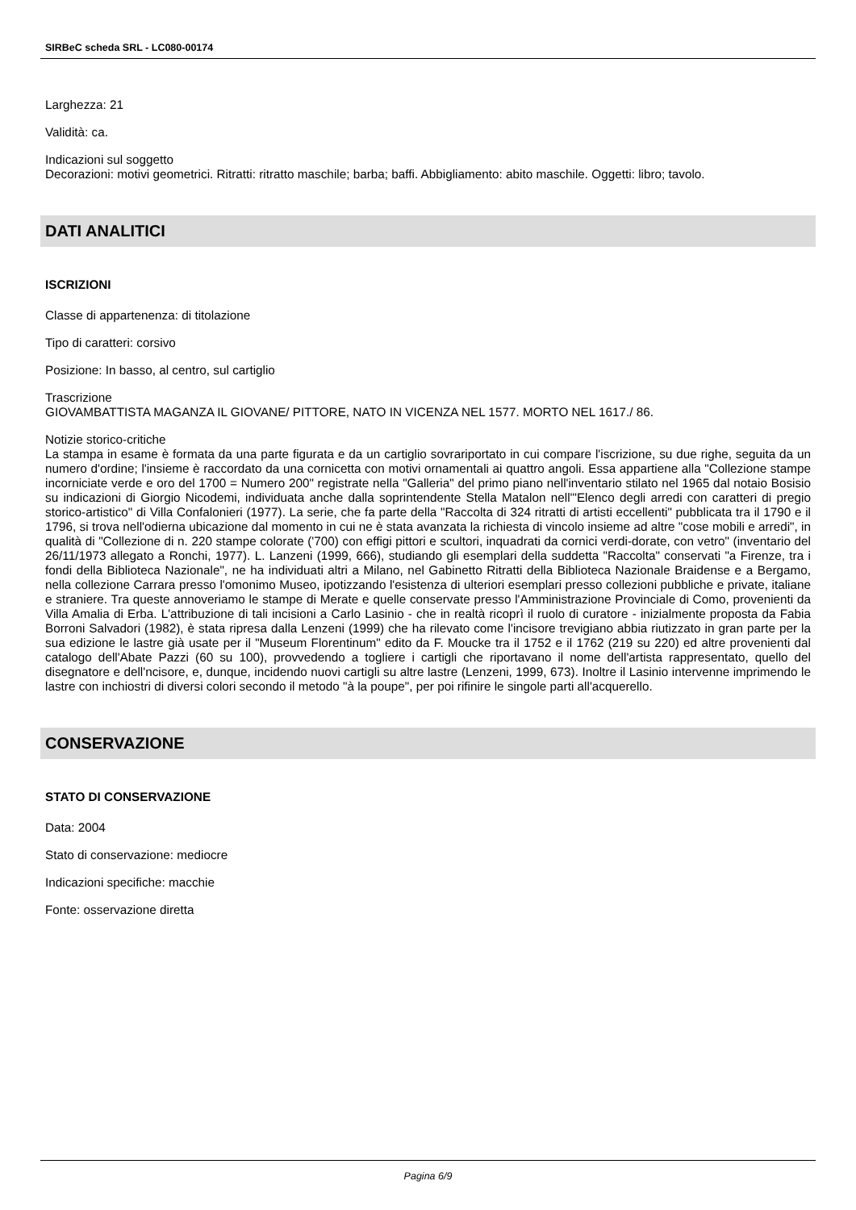SIRBeC scheda SRL - LC080-00174
Larghezza: 21
Validità: ca.
Indicazioni sul soggetto
Decorazioni: motivi geometrici. Ritratti: ritratto maschile; barba; baffi. Abbigliamento: abito maschile. Oggetti: libro; tavolo.
DATI ANALITICI
ISCRIZIONI
Classe di appartenenza: di titolazione
Tipo di caratteri: corsivo
Posizione: In basso, al centro, sul cartiglio
Trascrizione
GIOVAMBATTISTA MAGANZA IL GIOVANE/ PITTORE, NATO IN VICENZA NEL 1577. MORTO NEL 1617./ 86.
Notizie storico-critiche
La stampa in esame è formata da una parte figurata e da un cartiglio sovrariportato in cui compare l'iscrizione, su due righe, seguita da un numero d'ordine; l'insieme è raccordato da una cornicetta con motivi ornamentali ai quattro angoli. Essa appartiene alla "Collezione stampe incorniciate verde e oro del 1700 = Numero 200" registrate nella "Galleria" del primo piano nell'inventario stilato nel 1965 dal notaio Bosisio su indicazioni di Giorgio Nicodemi, individuata anche dalla soprintendente Stella Matalon nell'"Elenco degli arredi con caratteri di pregio storico-artistico" di Villa Confalonieri (1977). La serie, che fa parte della "Raccolta di 324 ritratti di artisti eccellenti" pubblicata tra il 1790 e il 1796, si trova nell'odierna ubicazione dal momento in cui ne è stata avanzata la richiesta di vincolo insieme ad altre "cose mobili e arredi", in qualità di "Collezione di n. 220 stampe colorate ('700) con effigi pittori e scultori, inquadrati da cornici verdi-dorate, con vetro" (inventario del 26/11/1973 allegato a Ronchi, 1977). L. Lanzeni (1999, 666), studiando gli esemplari della suddetta "Raccolta" conservati "a Firenze, tra i fondi della Biblioteca Nazionale", ne ha individuati altri a Milano, nel Gabinetto Ritratti della Biblioteca Nazionale Braidense e a Bergamo, nella collezione Carrara presso l'omonimo Museo, ipotizzando l'esistenza di ulteriori esemplari presso collezioni pubbliche e private, italiane e straniere. Tra queste annoveriamo le stampe di Merate e quelle conservate presso l'Amministrazione Provinciale di Como, provenienti da Villa Amalia di Erba. L'attribuzione di tali incisioni a Carlo Lasinio - che in realtà ricoprì il ruolo di curatore - inizialmente proposta da Fabia Borroni Salvadori (1982), è stata ripresa dalla Lenzeni (1999) che ha rilevato come l'incisore trevigiano abbia riutizzato in gran parte per la sua edizione le lastre già usate per il "Museum Florentinum" edito da F. Moucke tra il 1752 e il 1762 (219 su 220) ed altre provenienti dal catalogo dell'Abate Pazzi (60 su 100), provvedendo a togliere i cartigli che riportavano il nome dell'artista rappresentato, quello del disegnatore e dell'ncisore, e, dunque, incidendo nuovi cartigli su altre lastre (Lenzeni, 1999, 673). Inoltre il Lasinio intervenne imprimendo le lastre con inchiostri di diversi colori secondo il metodo "à la poupe", per poi rifinire le singole parti all'acquerello.
CONSERVAZIONE
STATO DI CONSERVAZIONE
Data: 2004
Stato di conservazione: mediocre
Indicazioni specifiche: macchie
Fonte: osservazione diretta
Pagina 6/9